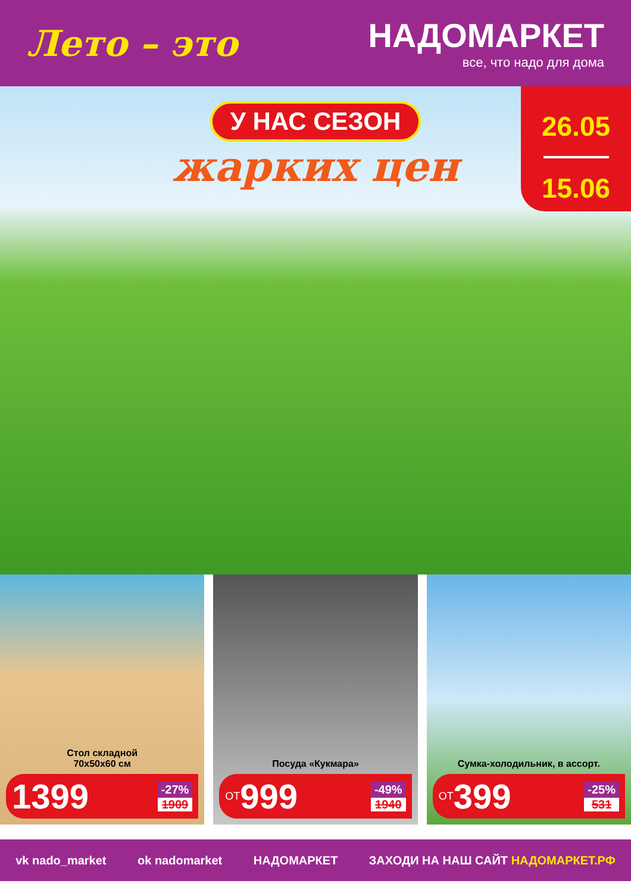Лето – это
НАДОМАРКЕТ
все, что надо для дома
У НАС СЕЗОН
жарких цен
26.05
15.06
Стол складной
70x50x60 см
1399
-27%
1909
Посуда «Кукмара»
ОТ 999
-49%
1940
Сумка-холодильник, в ассорт.
ОТ 399
-25%
531
vk nado_market ok nadomarket НАДОМАРКЕТ ЗАХОДИ НА НАШ САЙТ НАДОМАРКЕТ.РФ